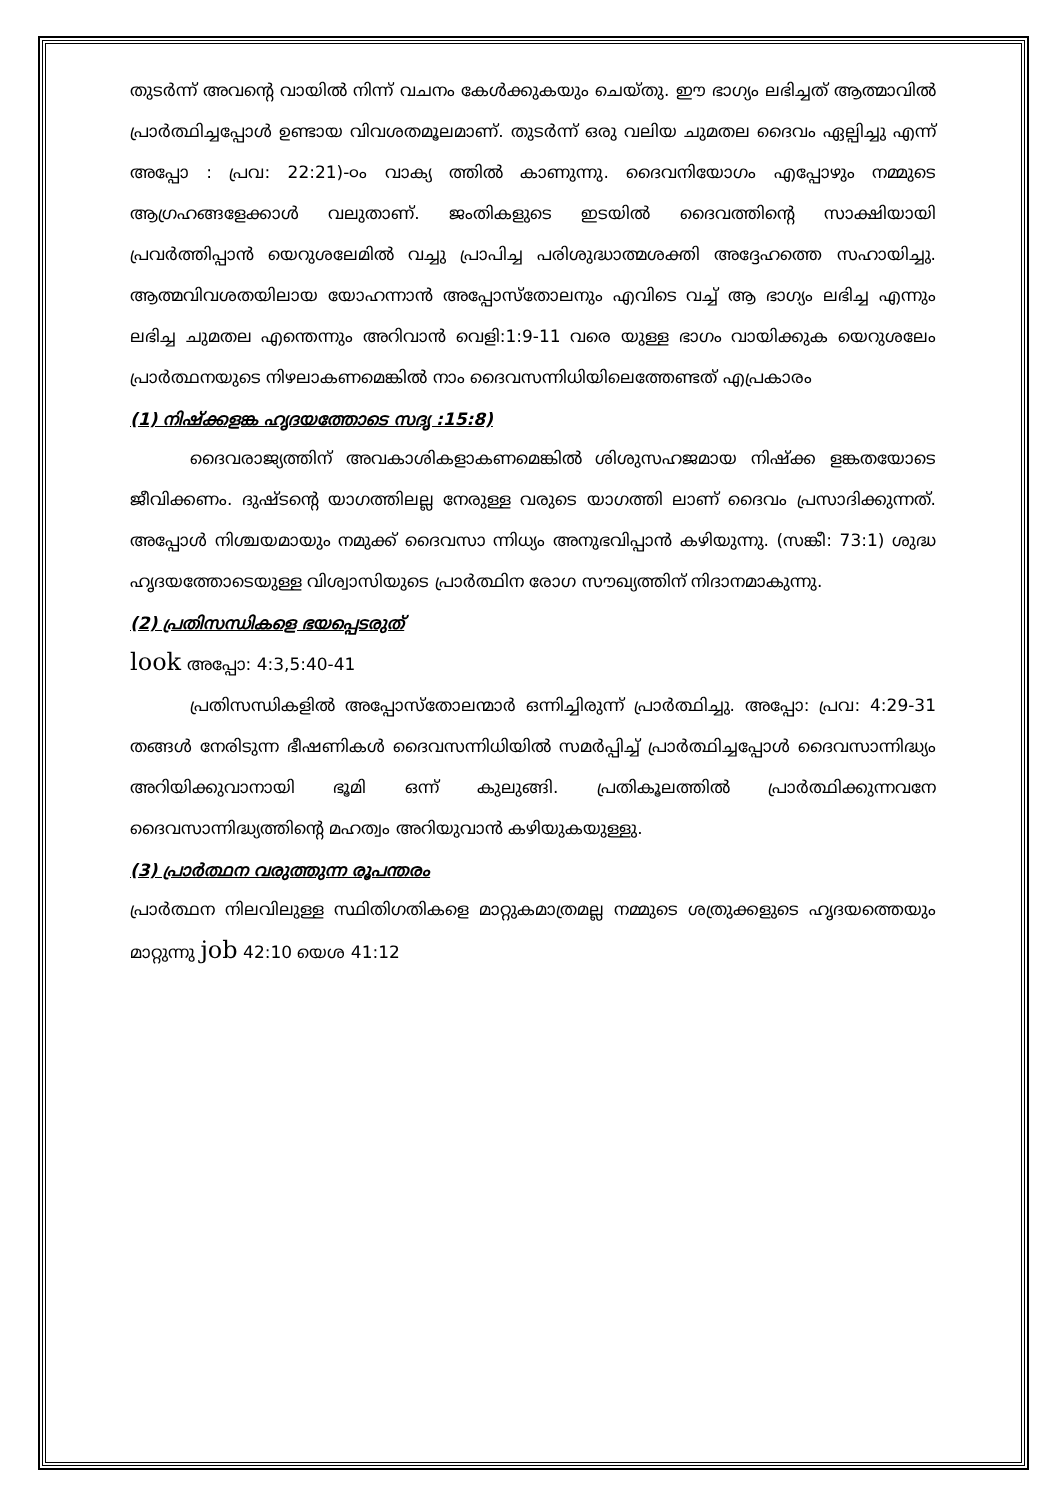തുടർന്ന് അവന്റെ വായിൽ നിന്ന് വചനം കേൾക്കുകയും ചെയ്തു. ഈ ഭാഗ്യം ലഭിച്ചത് ആത്മാവിൽ പ്രാർത്ഥിച്ചപ്പോൾ ഉണ്ടായ വിവശതമൂലമാണ്. തുടർന്ന് ഒരു വലിയ ചുമതല ദൈവം ഏല്പിച്ചു എന്ന് അപ്പോ : പ്രവ: 22:21)-൦ം വാക്യ ത്തിൽ കാണുന്നു. ദൈവനിയോഗം എപ്പോഴും നമ്മുടെ ആഗ്രഹങ്ങളേക്കാൾ വലുതാണ്. ജംതികളുടെ ഇടയിൽ ദൈവത്തിന്റെ സാക്ഷിയായി പ്രവർത്തിപ്പാൻ യെറുശലേമിൽ വച്ചു പ്രാപിച്ച പരിശുദ്ധാത്മശക്തി അദ്ദേഹത്തെ സഹായിച്ചു. ആത്മവിവശതയിലായ യോഹന്നാൻ അപ്പോസ്തോലനും എവിടെ വച്ച് ആ ഭാഗ്യം ലഭിച്ച എന്നും ലഭിച്ച ചുമതല എന്തെന്നും അറിവാൻ വെളി:1:9-11 വരെ യുള്ള ഭാഗം വായിക്കുക യെറുശലേം പ്രാർത്ഥനയുടെ നിഴലാകണമെങ്കിൽ നാം ദൈവസന്നിധിയിലെത്തേണ്ടത് എപ്രകാരം
(1) നിഷ്ക്കളങ്ക ഹൃദയത്തോടെ സദൃ :15:8)
ദൈവരാജ്യത്തിന് അവകാശികളാകണമെങ്കിൽ ശിശുസഹജമായ നിഷ്ക്ക ളങ്കതയോടെ ജീവിക്കണം. ദുഷ്ടന്റെ യാഗത്തിലല്ല നേരുള്ള വരുടെ യാഗത്തി ലാണ് ദൈവം പ്രസാദിക്കുന്നത്. അപ്പോൾ നിശ്ചയമായും നമുക്ക് ദൈവസാ ന്നിധ്യം അനുഭവിപ്പാൻ കഴിയുന്നു. (സങ്കീ: 73:1) ശുദ്ധ ഹൃദയത്തോടെയുള്ള വിശ്വാസിയുടെ പ്രാർത്ഥിന രോഗ സൗഖ്യത്തിന് നിദാനമാകുന്നു.
(2) പ്രതിസന്ധികളെ ഭയപ്പെടരുത്
look അപ്പോ: 4:3,5:40-41
പ്രതിസന്ധികളിൽ അപ്പോസ്തോലന്മാർ ഒന്നിച്ചിരുന്ന് പ്രാർത്ഥിച്ചു. അപ്പോ: പ്രവ: 4:29-31 തങ്ങൾ നേരിടുന്ന ഭീഷണികൾ ദൈവസന്നിധിയിൽ സമർപ്പിച്ച് പ്രാർത്ഥിച്ചപ്പോൾ ദൈവസാന്നിദ്ധ്യം അറിയിക്കുവാനായി ഭൂമി ഒന്ന് കുലുങ്ങി. പ്രതികൂലത്തിൽ പ്രാർത്ഥിക്കുന്നവനേ ദൈവസാന്നിദ്ധ്യത്തിന്റെ മഹത്വം അറിയുവാൻ കഴിയുകയുള്ളു.
(3) പ്രാർത്ഥന വരുത്തുന്ന രൂപന്തരം
പ്രാർത്ഥന നിലവിലുള്ള സ്ഥിതിഗതികളെ മാറ്റുകമാത്രമല്ല നമ്മുടെ ശത്രുക്കളുടെ ഹൃദയത്തെയും മാറ്റുന്നു job 42:10 യെശ 41:12